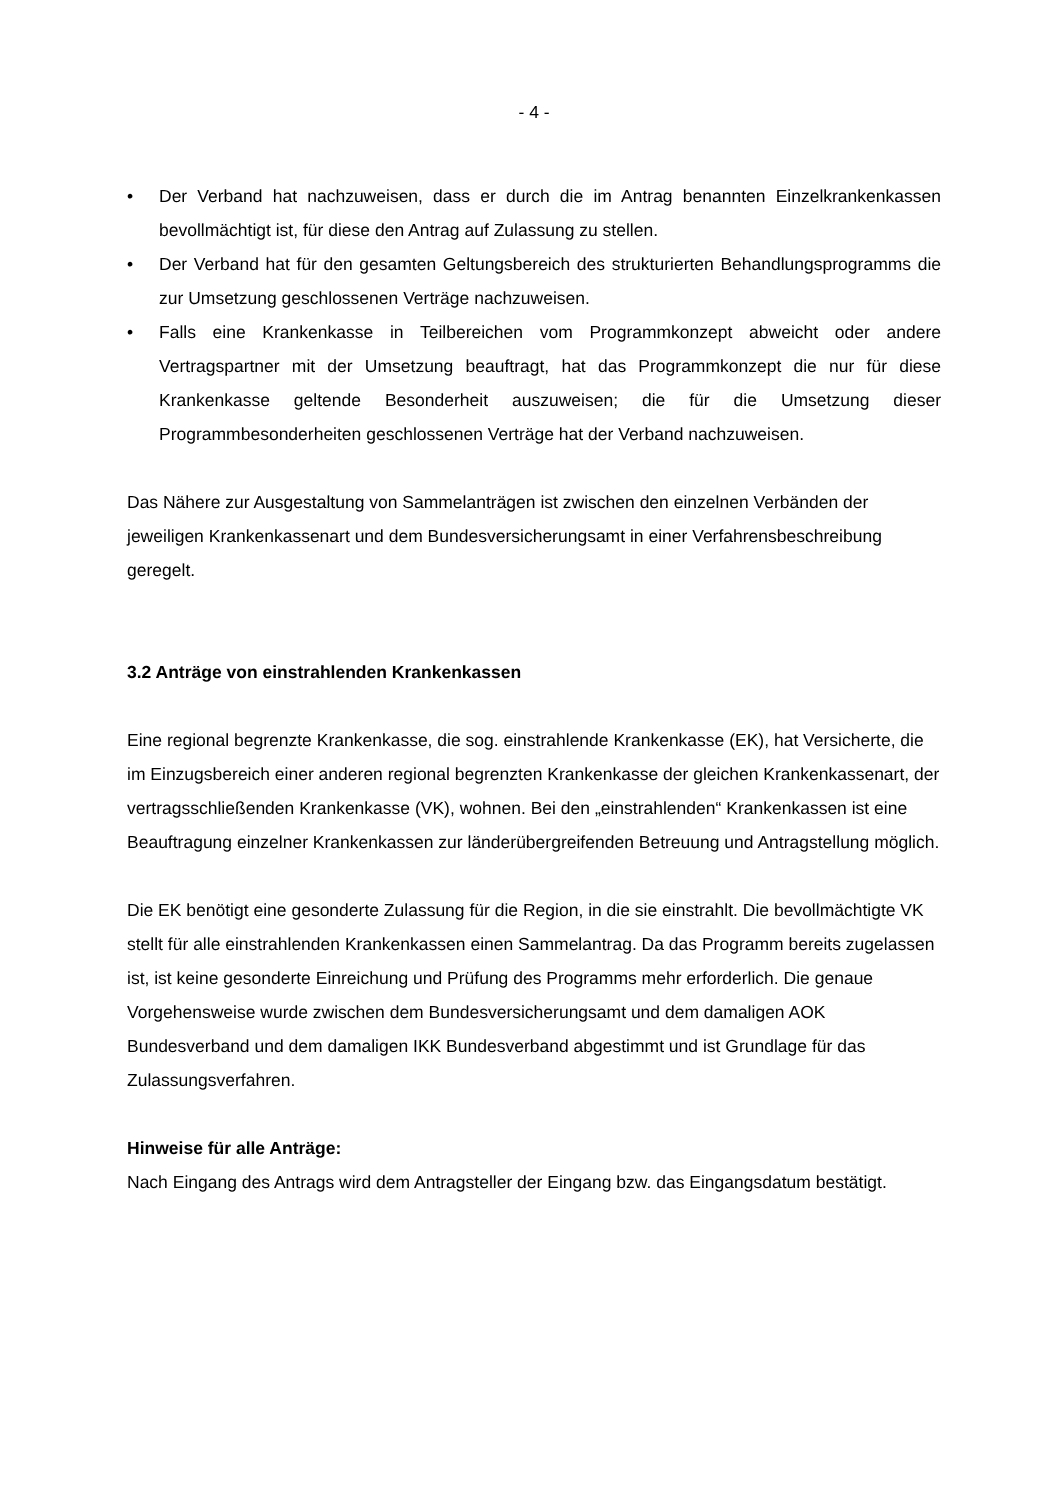- 4 -
• Der Verband hat nachzuweisen, dass er durch die im Antrag benannten Einzelkranken­kassen bevollmächtigt ist, für diese den Antrag auf Zulassung zu stellen.
• Der Verband hat für den gesamten Geltungsbereich des strukturierten Behandlungspro­gramms die zur Umsetzung geschlossenen Verträge nachzuweisen.
• Falls eine Krankenkasse in Teilbereichen vom Programmkonzept abweicht oder andere Vertragspartner mit der Umsetzung beauftragt, hat das Programmkonzept die nur für die­se Krankenkasse geltende Besonderheit auszuweisen; die für die Umsetzung dieser Programmbesonderheiten geschlossenen Verträge hat der Verband nachzuweisen.
Das Nähere zur Ausgestaltung von Sammelanträgen ist zwischen den einzelnen Verbänden der jeweiligen Krankenkassenart und dem Bundesversicherungsamt in einer Verfahrensbe­schreibung geregelt.
3.2 Anträge von einstrahlenden Krankenkassen
Eine regional begrenzte Krankenkasse, die sog. einstrahlende Krankenkasse (EK), hat Ver­sicherte, die im Einzugsbereich einer anderen regional begrenzten Krankenkasse der glei­chen Krankenkassenart, der vertragsschließenden Krankenkasse (VK), wohnen. Bei den „einstrahlenden“ Krankenkassen ist eine Beauftragung einzelner Krankenkassen zur länder­übergreifenden Betreuung und Antragstellung möglich.
Die EK benötigt eine gesonderte Zulassung für die Region, in die sie einstrahlt. Die bevoll­mächtigte VK stellt für alle einstrahlenden Krankenkassen einen Sammelantrag. Da das Pro­gramm bereits zugelassen ist, ist keine gesonderte Einreichung und Prüfung des Programms mehr erforderlich. Die genaue Vorgehensweise wurde zwischen dem Bundesversicherungs­amt und dem damaligen AOK Bundesverband und dem damaligen IKK Bundesverband ab­gestimmt und ist Grundlage für das Zulassungsverfahren.
Hinweise für alle Anträge:
Nach Eingang des Antrags wird dem Antragsteller der Eingang bzw. das Eingangsdatum bestätigt.